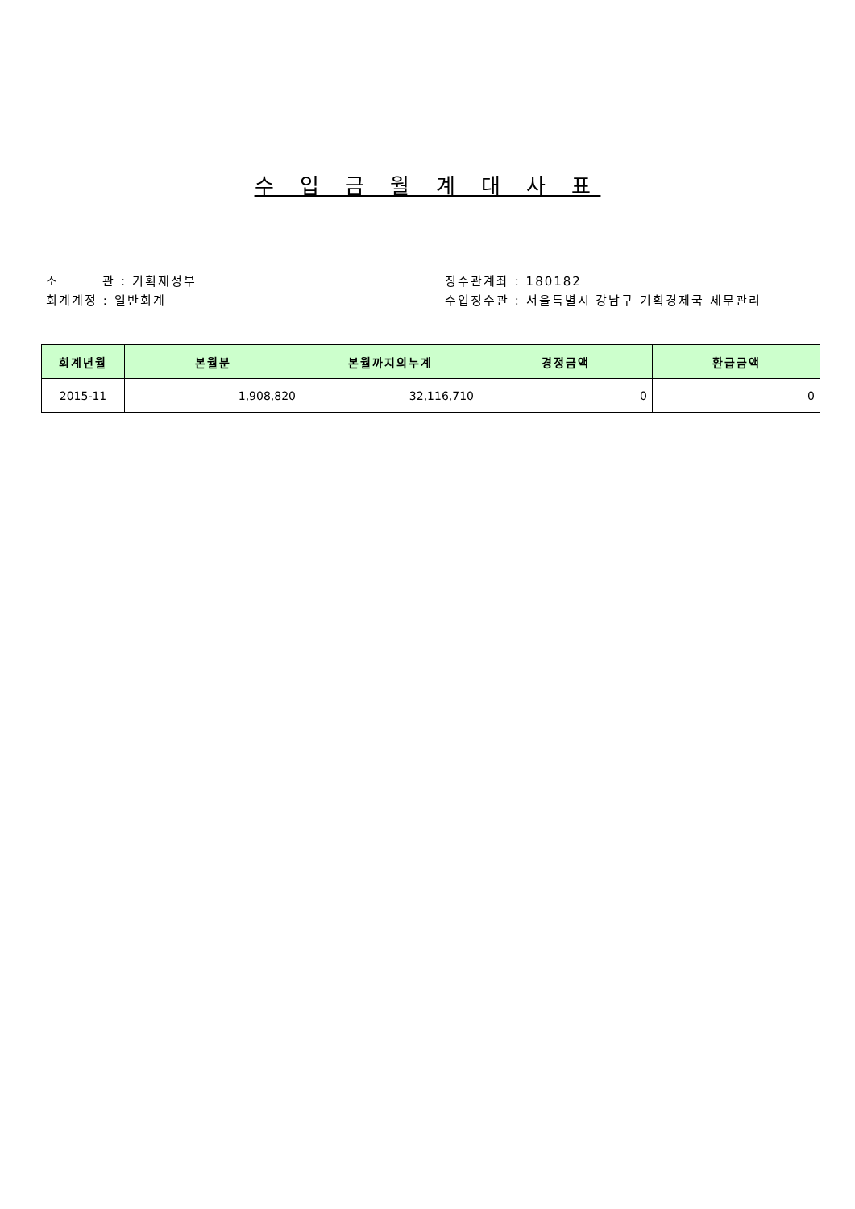수 입 금 월 계 대 사 표
소 관 : 기획재정부
회계계정 : 일반회계
징수관계좌 : 180182
수입징수관 : 서울특별시 강남구 기획경제국 세무관리
| 회계년월 | 본월분 | 본월까지의누계 | 경정금액 | 환급금액 |
| --- | --- | --- | --- | --- |
| 2015-11 | 1,908,820 | 32,116,710 | 0 | 0 |